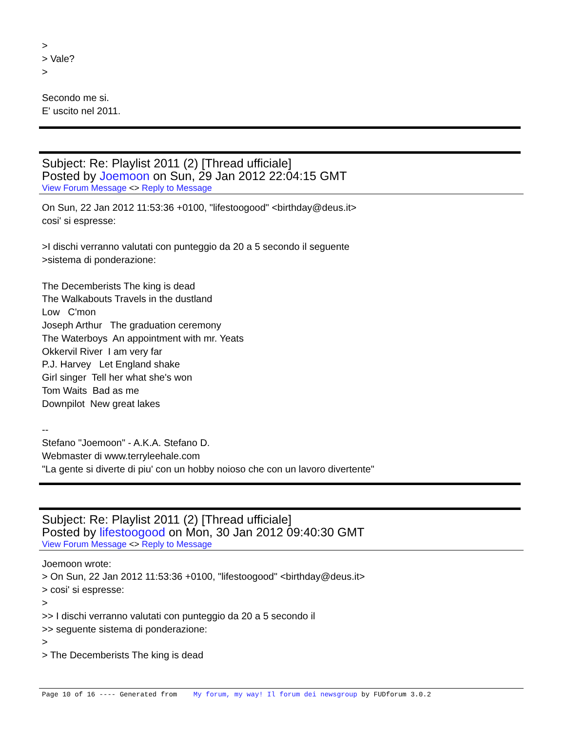> > Vale? > Secondo me si. E' uscito nel 2011.
Subject: Re: Playlist 2011 (2) [Thread ufficiale]
Posted by Joemoon on Sun, 29 Jan 2012 22:04:15 GMT
View Forum Message <> Reply to Message
On Sun, 22 Jan 2012 11:53:36 +0100, "lifestoogood" <birthday@deus.it> cosi' si espresse: >I dischi verranno valutati con punteggio da 20 a 5 secondo il seguente >sistema di ponderazione: The Decemberists The king is dead The Walkabouts Travels in the dustland Low C'mon Joseph Arthur The graduation ceremony The Waterboys An appointment with mr. Yeats Okkervil River I am very far P.J. Harvey Let England shake Girl singer Tell her what she's won Tom Waits Bad as me Downpilot New great lakes -- Stefano "Joemoon" - A.K.A. Stefano D. Webmaster di www.terryleehale.com "La gente si diverte di piu' con un hobby noioso che con un lavoro divertente"
Subject: Re: Playlist 2011 (2) [Thread ufficiale]
Posted by lifestoogood on Mon, 30 Jan 2012 09:40:30 GMT
View Forum Message <> Reply to Message
Joemoon wrote: > On Sun, 22 Jan 2012 11:53:36 +0100, "lifestoogood" <birthday@deus.it> > cosi' si espresse: > >> I dischi verranno valutati con punteggio da 20 a 5 secondo il >> seguente sistema di ponderazione: > > The Decemberists The king is dead
Page 10 of 16 ---- Generated from My forum, my way! Il forum dei newsgroup by FUDforum 3.0.2